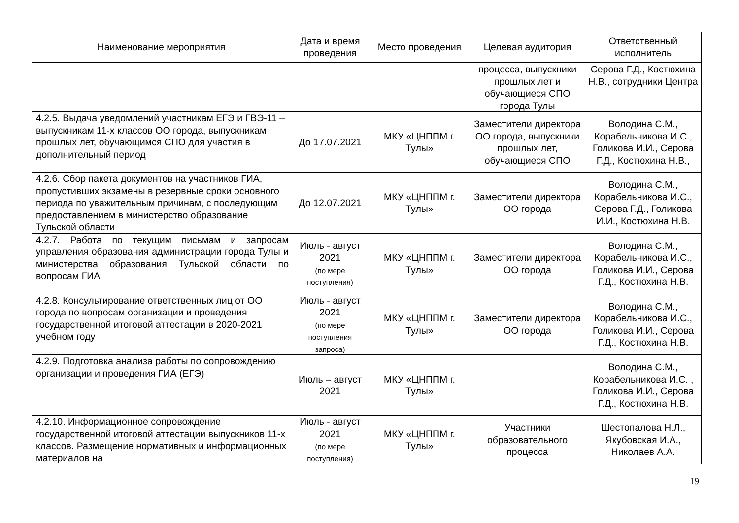| Наименование мероприятия | Дата и время проведения | Место проведения | Целевая аудитория | Ответственный исполнитель |
| --- | --- | --- | --- | --- |
| | | | процесса, выпускники прошлых лет и обучающиеся СПО города Тулы | Серова Г.Д., Костюхина Н.В., сотрудники Центра |
| 4.2.5. Выдача уведомлений участникам ЕГЭ и ГВЭ-11 – выпускникам 11-х классов ОО города, выпускникам прошлых лет, обучающимся СПО для участия в дополнительный период | До 17.07.2021 | МКУ «ЦНППМ г. Тулы» | Заместители директора ОО города, выпускники прошлых лет, обучающиеся СПО | Володина С.М., Корабельникова И.С., Голикова И.И., Серова Г.Д., Костюхина Н.В., |
| 4.2.6. Сбор пакета документов на участников ГИА, пропустивших экзамены в резервные сроки основного периода по уважительным причинам, с последующим предоставлением в министерство образование Тульской области | До 12.07.2021 | МКУ «ЦНППМ г. Тулы» | Заместители директора ОО города | Володина С.М., Корабельникова И.С., Серова Г.Д., Голикова И.И., Костюхина Н.В. |
| 4.2.7. Работа по текущим письмам и запросам управления образования администрации города Тулы и министерства образования Тульской области по вопросам ГИА | Июль - август 2021 (по мере поступления) | МКУ «ЦНППМ г. Тулы» | Заместители директора ОО города | Володина С.М., Корабельникова И.С., Голикова И.И., Серова Г.Д., Костюхина Н.В. |
| 4.2.8. Консультирование ответственных лиц от ОО города по вопросам организации и проведения государственной итоговой аттестации в 2020-2021 учебном году | Июль - август 2021 (по мере поступления запроса) | МКУ «ЦНППМ г. Тулы» | Заместители директора ОО города | Володина С.М., Корабельникова И.С., Голикова И.И., Серова Г.Д., Костюхина Н.В. |
| 4.2.9. Подготовка анализа работы по сопровождению организации и проведения ГИА (ЕГЭ) | Июль – август 2021 | МКУ «ЦНППМ г. Тулы» | | Володина С.М., Корабельникова И.С. , Голикова И.И., Серова Г.Д., Костюхина Н.В. |
| 4.2.10. Информационное сопровождение государственной итоговой аттестации выпускников 11-х классов. Размещение нормативных и информационных материалов на | Июль - август 2021 (по мере поступления) | МКУ «ЦНППМ г. Тулы» | Участники образовательного процесса | Шестопалова Н.Л., Якубовская И.А., Николаев А.А. |
19